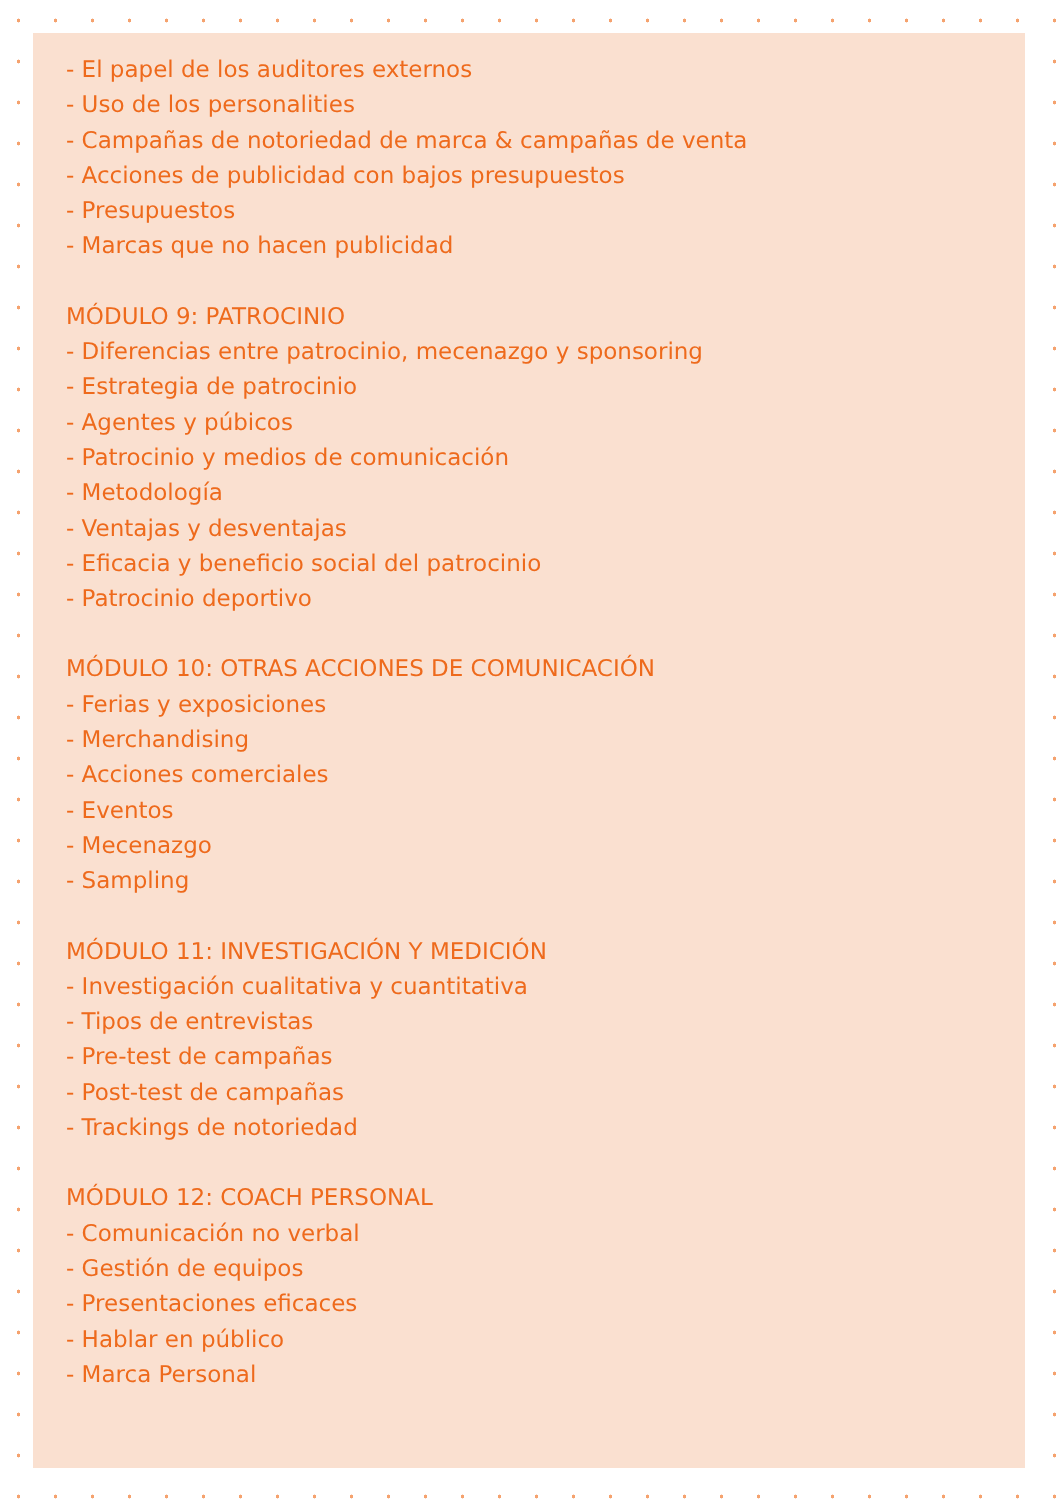- El papel de los auditores externos
- Uso de los personalities
- Campañas de notoriedad de marca & campañas de venta
- Acciones de publicidad con bajos presupuestos
- Presupuestos
- Marcas que no hacen publicidad
MÓDULO 9: PATROCINIO
- Diferencias entre patrocinio, mecenazgo y sponsoring
- Estrategia de patrocinio
- Agentes y púbicos
- Patrocinio y medios de comunicación
- Metodología
- Ventajas y desventajas
- Eficacia y beneficio social del patrocinio
- Patrocinio deportivo
MÓDULO 10: OTRAS ACCIONES DE COMUNICACIÓN
- Ferias y exposiciones
- Merchandising
- Acciones comerciales
- Eventos
- Mecenazgo
- Sampling
MÓDULO 11: INVESTIGACIÓN Y MEDICIÓN
- Investigación cualitativa y cuantitativa
- Tipos de entrevistas
- Pre-test de campañas
- Post-test de campañas
- Trackings de notoriedad
MÓDULO 12: COACH PERSONAL
- Comunicación no verbal
- Gestión de equipos
- Presentaciones eficaces
- Hablar en público
- Marca Personal